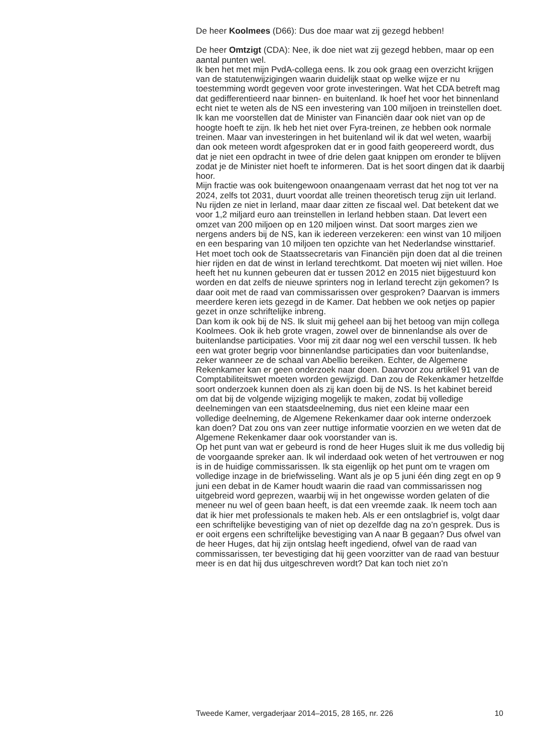De heer Koolmees (D66): Dus doe maar wat zij gezegd hebben!
De heer Omtzigt (CDA): Nee, ik doe niet wat zij gezegd hebben, maar op een aantal punten wel.
Ik ben het met mijn PvdA-collega eens. Ik zou ook graag een overzicht krijgen van de statutenwijzigingen waarin duidelijk staat op welke wijze er nu toestemming wordt gegeven voor grote investeringen. Wat het CDA betreft mag dat gedifferentieerd naar binnen- en buitenland. Ik hoef het voor het binnenland echt niet te weten als de NS een investering van 100 miljoen in treinstellen doet. Ik kan me voorstellen dat de Minister van Financiën daar ook niet van op de hoogte hoeft te zijn. Ik heb het niet over Fyra-treinen, ze hebben ook normale treinen. Maar van investeringen in het buitenland wil ik dat wel weten, waarbij dan ook meteen wordt afgesproken dat er in good faith geopereerd wordt, dus dat je niet een opdracht in twee of drie delen gaat knippen om eronder te blijven zodat je de Minister niet hoeft te informeren. Dat is het soort dingen dat ik daarbij hoor.
Mijn fractie was ook buitengewoon onaangenaam verrast dat het nog tot ver na 2024, zelfs tot 2031, duurt voordat alle treinen theoretisch terug zijn uit Ierland. Nu rijden ze niet in Ierland, maar daar zitten ze fiscaal wel. Dat betekent dat we voor 1,2 miljard euro aan treinstellen in Ierland hebben staan. Dat levert een omzet van 200 miljoen op en 120 miljoen winst. Dat soort marges zien we nergens anders bij de NS, kan ik iedereen verzekeren: een winst van 10 miljoen en een besparing van 10 miljoen ten opzichte van het Nederlandse winsttarief. Het moet toch ook de Staatssecretaris van Financiën pijn doen dat al die treinen hier rijden en dat de winst in Ierland terechtkomt. Dat moeten wij niet willen. Hoe heeft het nu kunnen gebeuren dat er tussen 2012 en 2015 niet bijgestuurd kon worden en dat zelfs de nieuwe sprinters nog in Ierland terecht zijn gekomen? Is daar ooit met de raad van commissarissen over gesproken? Daarvan is immers meerdere keren iets gezegd in de Kamer. Dat hebben we ook netjes op papier gezet in onze schriftelijke inbreng.
Dan kom ik ook bij de NS. Ik sluit mij geheel aan bij het betoog van mijn collega Koolmees. Ook ik heb grote vragen, zowel over de binnenlandse als over de buitenlandse participaties. Voor mij zit daar nog wel een verschil tussen. Ik heb een wat groter begrip voor binnenlandse participaties dan voor buitenlandse, zeker wanneer ze de schaal van Abellio bereiken. Echter, de Algemene Rekenkamer kan er geen onderzoek naar doen. Daarvoor zou artikel 91 van de Comptabiliteitswet moeten worden gewijzigd. Dan zou de Rekenkamer hetzelfde soort onderzoek kunnen doen als zij kan doen bij de NS. Is het kabinet bereid om dat bij de volgende wijziging mogelijk te maken, zodat bij volledige deelnemingen van een staatsdeelneming, dus niet een kleine maar een volledige deelneming, de Algemene Rekenkamer daar ook interne onderzoek kan doen? Dat zou ons van zeer nuttige informatie voorzien en we weten dat de Algemene Rekenkamer daar ook voorstander van is.
Op het punt van wat er gebeurd is rond de heer Huges sluit ik me dus volledig bij de voorgaande spreker aan. Ik wil inderdaad ook weten of het vertrouwen er nog is in de huidige commissarissen. Ik sta eigenlijk op het punt om te vragen om volledige inzage in de briefwisseling. Want als je op 5 juni één ding zegt en op 9 juni een debat in de Kamer houdt waarin die raad van commissarissen nog uitgebreid word geprezen, waarbij wij in het ongewisse worden gelaten of die meneer nu wel of geen baan heeft, is dat een vreemde zaak. Ik neem toch aan dat ik hier met professionals te maken heb. Als er een ontslagbrief is, volgt daar een schriftelijke bevestiging van of niet op dezelfde dag na zo’n gesprek. Dus is er ooit ergens een schriftelijke bevestiging van A naar B gegaan? Dus ofwel van de heer Huges, dat hij zijn ontslag heeft ingediend, ofwel van de raad van commissarissen, ter bevestiging dat hij geen voorzitter van de raad van bestuur meer is en dat hij dus uitgeschreven wordt? Dat kan toch niet zo’n
Tweede Kamer, vergaderjaar 2014–2015, 28 165, nr. 226 10